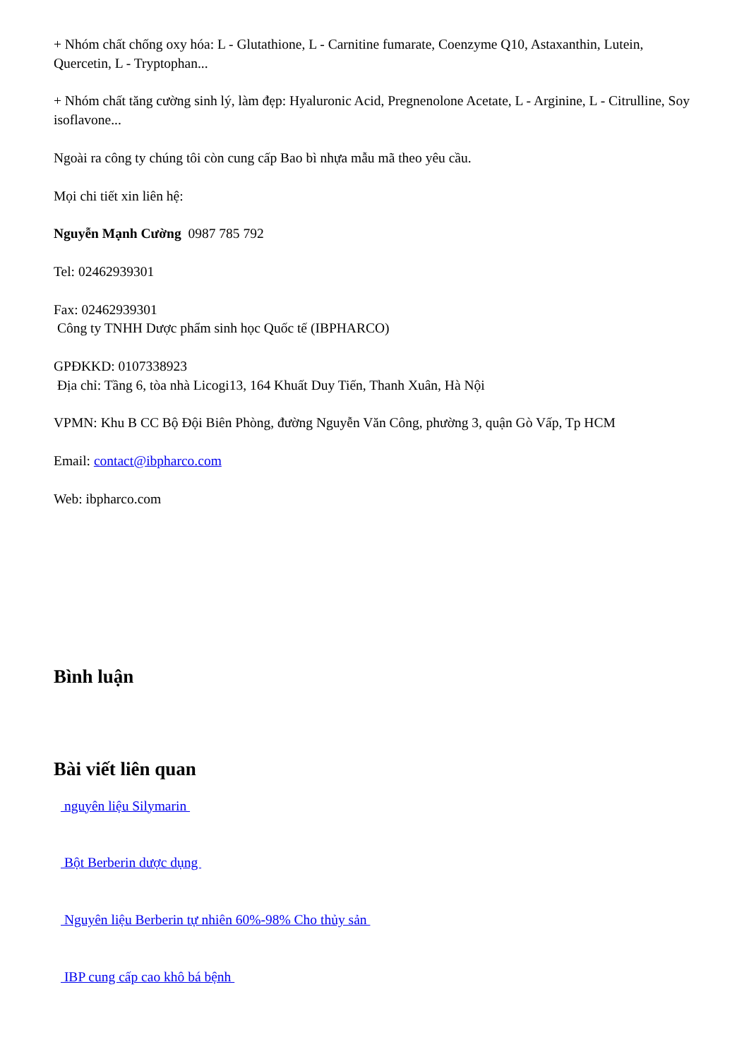+ Nhóm chất chống oxy hóa: L - Glutathione, L - Carnitine fumarate, Coenzyme Q10, Astaxanthin, Lutein, Quercetin, L - Tryptophan...
+ Nhóm chất tăng cường sinh lý, làm đẹp: Hyaluronic Acid, Pregnenolone Acetate, L - Arginine, L - Citrulline, Soy isoflavone...
Ngoài ra công ty chúng tôi còn cung cấp Bao bì nhựa mẫu mã theo yêu cầu.
Mọi chi tiết xin liên hệ:
Nguyễn Mạnh Cường 0987 785 792
Tel: 02462939301
Fax: 02462939301
Công ty TNHH Dược phẩm sinh học Quốc tế (IBPHARCO)
GPĐKKD: 0107338923
Địa chỉ: Tầng 6, tòa nhà Licogi13, 164 Khuất Duy Tiến, Thanh Xuân, Hà Nội
VPMN: Khu B CC Bộ Đội Biên Phòng, đường Nguyễn Văn Công, phường 3, quận Gò Vấp, Tp HCM
Email: contact@ibpharco.com
Web: ibpharco.com
Bình luận
Bài viết liên quan
nguyên liệu Silymarin
Bột Berberin dược dụng
Nguyên liệu Berberin tự nhiên 60%-98% Cho thủy sản
IBP cung cấp cao khô bá bệnh